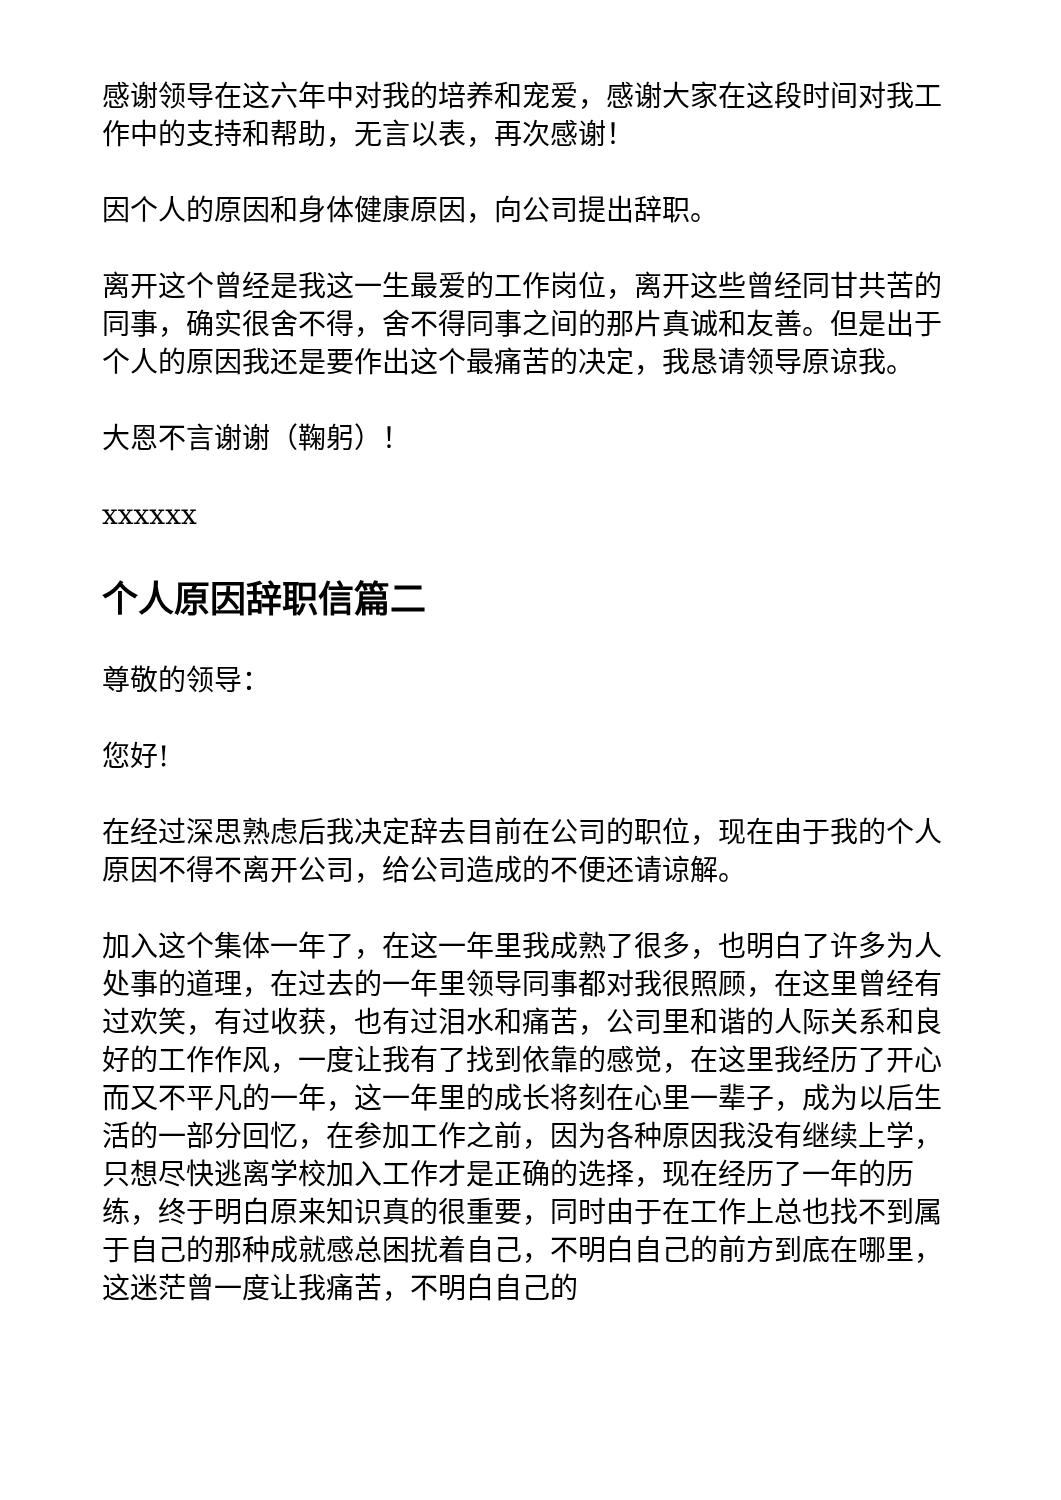感谢领导在这六年中对我的培养和宠爱，感谢大家在这段时间对我工作中的支持和帮助，无言以表，再次感谢！
因个人的原因和身体健康原因，向公司提出辞职。
离开这个曾经是我这一生最爱的工作岗位，离开这些曾经同甘共苦的同事，确实很舍不得，舍不得同事之间的那片真诚和友善。但是出于个人的原因我还是要作出这个最痛苦的决定，我恳请领导原谅我。
大恩不言谢谢（鞠躬）！
xxxxxx
个人原因辞职信篇二
尊敬的领导：
您好!
在经过深思熟虑后我决定辞去目前在公司的职位，现在由于我的个人原因不得不离开公司，给公司造成的不便还请谅解。
加入这个集体一年了，在这一年里我成熟了很多，也明白了许多为人处事的道理，在过去的一年里领导同事都对我很照顾，在这里曾经有过欢笑，有过收获，也有过泪水和痛苦，公司里和谐的人际关系和良好的工作作风，一度让我有了找到依靠的感觉，在这里我经历了开心而又不平凡的一年，这一年里的成长将刻在心里一辈子，成为以后生活的一部分回忆，在参加工作之前，因为各种原因我没有继续上学，只想尽快逃离学校加入工作才是正确的选择，现在经历了一年的历练，终于明白原来知识真的很重要，同时由于在工作上总也找不到属于自己的那种成就感总困扰着自己，不明白自己的前方到底在哪里，这迷茫曾一度让我痛苦，不明白自己的